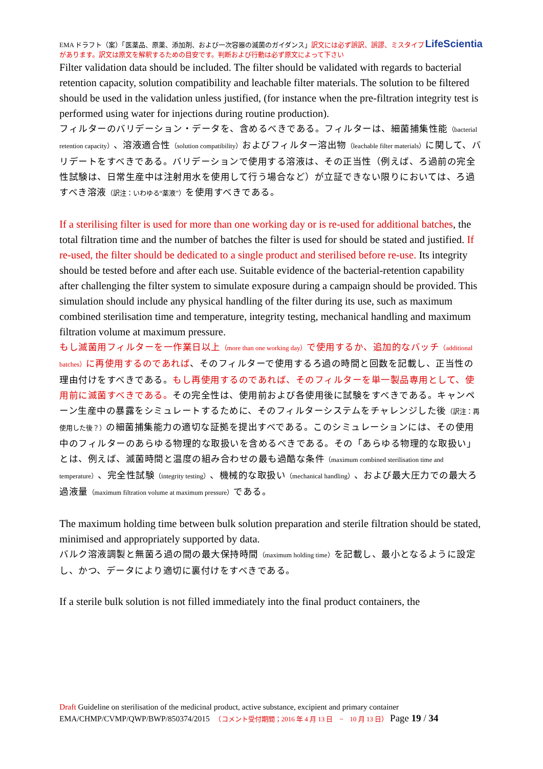LifeScientia EMA ドラフト（案）「医薬品、原薬、添加剤、および一次容器の滅菌のガイダンス」訳文には必ず誤訳、誤謬、ミスタイプがあります。訳文は原文を解釈するための目安です。判断および行動は必ず原文によって下さい
Filter validation data should be included. The filter should be validated with regards to bacterial retention capacity, solution compatibility and leachable filter materials. The solution to be filtered should be used in the validation unless justified, (for instance when the pre-filtration integrity test is performed using water for injections during routine production).
フィルターのバリデーション・データを、含めるべきである。フィルターは、細菌捕集性能（bacterial retention capacity）、溶液適合性（solution compatibility）およびフィルター溶出物（leachable filter materials）に関して、バリデートをすべきである。バリデーションで使用する溶液は、その正当性（例えば、ろ過前の完全性試験は、日常生産中は注射用水を使用して行う場合など）が立証できない限りにおいては、ろ過すべき溶液（訳注：いわゆる“薬液”）を使用すべきである。
If a sterilising filter is used for more than one working day or is re-used for additional batches, the total filtration time and the number of batches the filter is used for should be stated and justified. If re-used, the filter should be dedicated to a single product and sterilised before re-use. Its integrity should be tested before and after each use. Suitable evidence of the bacterial-retention capability after challenging the filter system to simulate exposure during a campaign should be provided. This simulation should include any physical handling of the filter during its use, such as maximum combined sterilisation time and temperature, integrity testing, mechanical handling and maximum filtration volume at maximum pressure.
もし滅菌用フィルターを一作業日以上（more than one working day）で使用するか、追加的なバッチ（additional batches）に再使用するのであれば、そのフィルターで使用するろ過の時間と回数を記載し、正当性の理由付けをすべきである。もし再使用するのであれば、そのフィルターを単一製品専用として、使用前に滅菌すべきである。その完全性は、使用前および各使用後に試験をすべきである。キャンペーン生産中の暴露をシミュレートするために、そのフィルターシステムをチャレンジした後（訳注：再使用した後？）の細菌捕集能力の適切な証拠を提出すべである。このシミュレーションには、その使用中のフィルターのあらゆる物理的な取扱いを含めるべきである。その「あらゆる物理的な取扱い」とは、例えば、滅菌時間と温度の組み合わせの最も過酷な条件（maximum combined sterilisation time and temperature）、完全性試験（integrity testing）、機械的な取扱い（mechanical handling）、および最大圧力での最大ろ過液量（maximum filtration volume at maximum pressure）である。
The maximum holding time between bulk solution preparation and sterile filtration should be stated, minimised and appropriately supported by data.
バルク溶液調製と無菌ろ過の間の最大保持時間（maximum holding time）を記載し、最小となるように設定し、かつ、データにより適切に裏付けをすべきである。
If a sterile bulk solution is not filled immediately into the final product containers, the
Draft Guideline on sterilisation of the medicinal product, active substance, excipient and primary container
EMA/CHMP/CVMP/QWP/BWP/850374/2015　（コメント受付期間；2016 年 4 月 13 日　~　10 月 13 日） Page 19 / 34